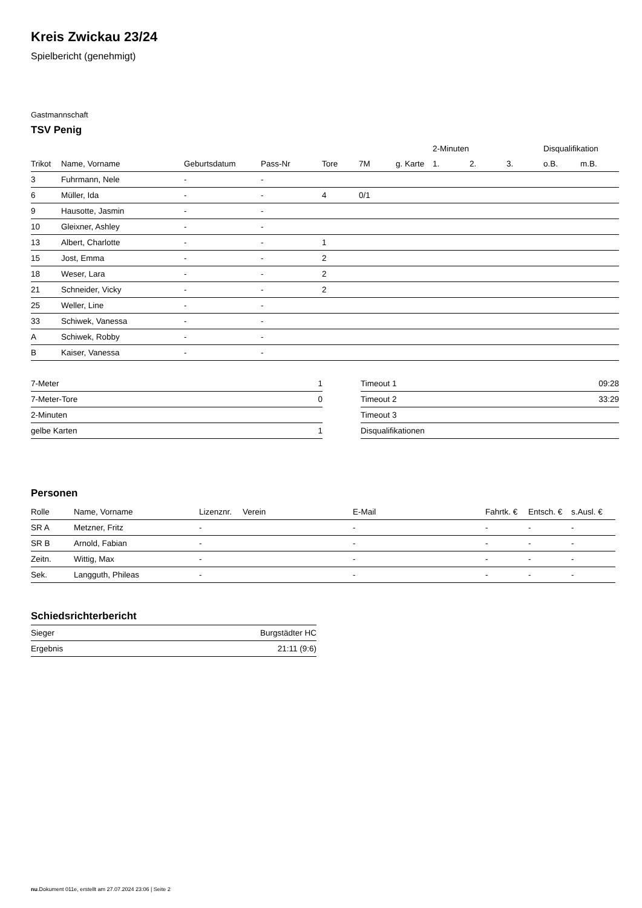Kreis Zwickau 23/24
Spielbericht (genehmigt)
Gastmannschaft
TSV Penig
| | | | | | | | 2-Minuten | | | Disqualifikation | |
| --- | --- | --- | --- | --- | --- | --- | --- | --- | --- | --- | --- |
| Trikot | Name, Vorname | Geburtsdatum | Pass-Nr | Tore | 7M | g. Karte | 1. | 2. | 3. | o.B. | m.B. |
| 3 | Fuhrmann, Nele | - | - | | | | | | | | |
| 6 | Müller, Ida | - | - | 4 | 0/1 | | | | | | |
| 9 | Hausotte, Jasmin | - | - | | | | | | | | |
| 10 | Gleixner, Ashley | - | - | | | | | | | | |
| 13 | Albert, Charlotte | - | - | 1 | | | | | | | |
| 15 | Jost, Emma | - | - | 2 | | | | | | | |
| 18 | Weser, Lara | - | - | 2 | | | | | | | |
| 21 | Schneider, Vicky | - | - | 2 | | | | | | | |
| 25 | Weller, Line | - | - | | | | | | | | |
| 33 | Schiwek, Vanessa | - | - | | | | | | | | |
| A | Schiwek, Robby | - | - | | | | | | | | |
| B | Kaiser, Vanessa | - | - | | | | | | | | |
| 7-Meter | 1 |
| 7-Meter-Tore | 0 |
| 2-Minuten | |
| gelbe Karten | 1 |
| Timeout 1 | 09:28 |
| Timeout 2 | 33:29 |
| Timeout 3 | |
| Disqualifikationen | |
Personen
| Rolle | Name, Vorname | Lizenznr. | Verein | E-Mail | Fahrtk. € | Entsch. € | s.Ausl. € |
| --- | --- | --- | --- | --- | --- | --- | --- |
| SR A | Metzner, Fritz | - | | - | - | - | - |
| SR B | Arnold, Fabian | - | | - | - | - | - |
| Zeitn. | Wittig, Max | - | | - | - | - | - |
| Sek. | Langguth, Phileas | - | | - | - | - | - |
Schiedsrichterbericht
| Sieger | Burgstädter HC |
| Ergebnis | 21:11 (9:6) |
nu.Dokument 011e, erstellt am 27.07.2024 23:06 | Seite 2